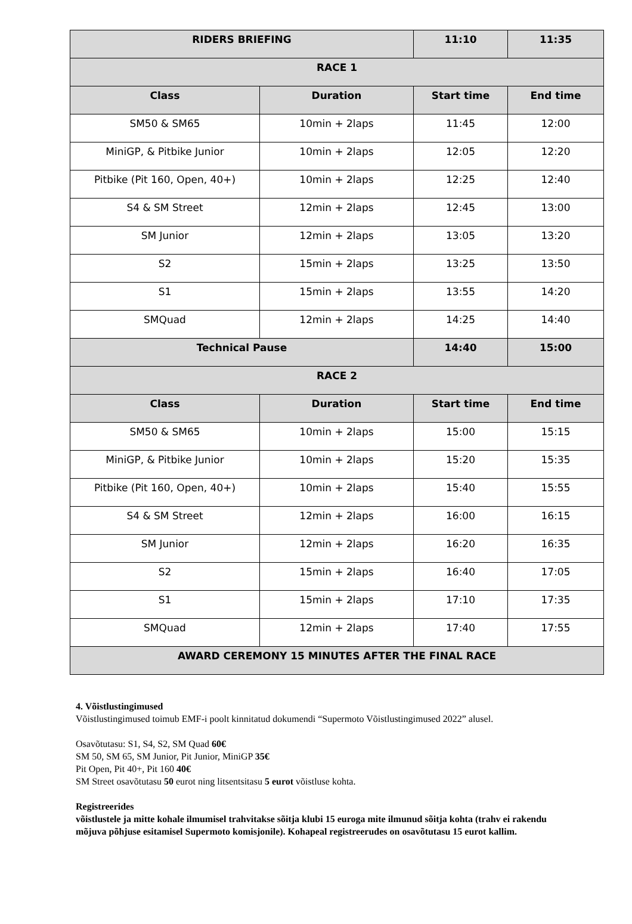| RIDERS BRIEFING | | 11:10 | 11:35 |
| RACE 1 | | | |
| Class | Duration | Start time | End time |
| SM50 & SM65 | 10min + 2laps | 11:45 | 12:00 |
| MiniGP, & Pitbike Junior | 10min + 2laps | 12:05 | 12:20 |
| Pitbike (Pit 160, Open, 40+) | 10min + 2laps | 12:25 | 12:40 |
| S4 & SM Street | 12min + 2laps | 12:45 | 13:00 |
| SM Junior | 12min + 2laps | 13:05 | 13:20 |
| S2 | 15min + 2laps | 13:25 | 13:50 |
| S1 | 15min + 2laps | 13:55 | 14:20 |
| SMQuad | 12min + 2laps | 14:25 | 14:40 |
| Technical Pause | | 14:40 | 15:00 |
| RACE 2 | | | |
| Class | Duration | Start time | End time |
| SM50 & SM65 | 10min + 2laps | 15:00 | 15:15 |
| MiniGP, & Pitbike Junior | 10min + 2laps | 15:20 | 15:35 |
| Pitbike (Pit 160, Open, 40+) | 10min + 2laps | 15:40 | 15:55 |
| S4 & SM Street | 12min + 2laps | 16:00 | 16:15 |
| SM Junior | 12min + 2laps | 16:20 | 16:35 |
| S2 | 15min + 2laps | 16:40 | 17:05 |
| S1 | 15min + 2laps | 17:10 | 17:35 |
| SMQuad | 12min + 2laps | 17:40 | 17:55 |
| AWARD CEREMONY 15 MINUTES AFTER THE FINAL RACE | | | |
4. Võistlustingimused
Võistlustingimused toimub EMF-i poolt kinnitatud dokumendi “Supermoto Võistlustingimused 2022” alusel.
Osavõtutasu: S1, S4, S2, SM Quad 60€
SM 50, SM 65, SM Junior, Pit Junior, MiniGP 35€
Pit Open, Pit 40+, Pit 160 40€
SM Street osavõtutasu 50 eurot ning litsentsitasu 5 eurot võistluse kohta.
Registreerides
võistlustele ja mitte kohale ilmumisel trahvitakse sõitja klubi 15 euroga mite ilmunud sõitja kohta (trahv ei rakendu
mõjuva põhjuse esitamisel Supermoto komisjonile). Kohapeal registreerudes on osavõtutasu 15 eurot kallim.